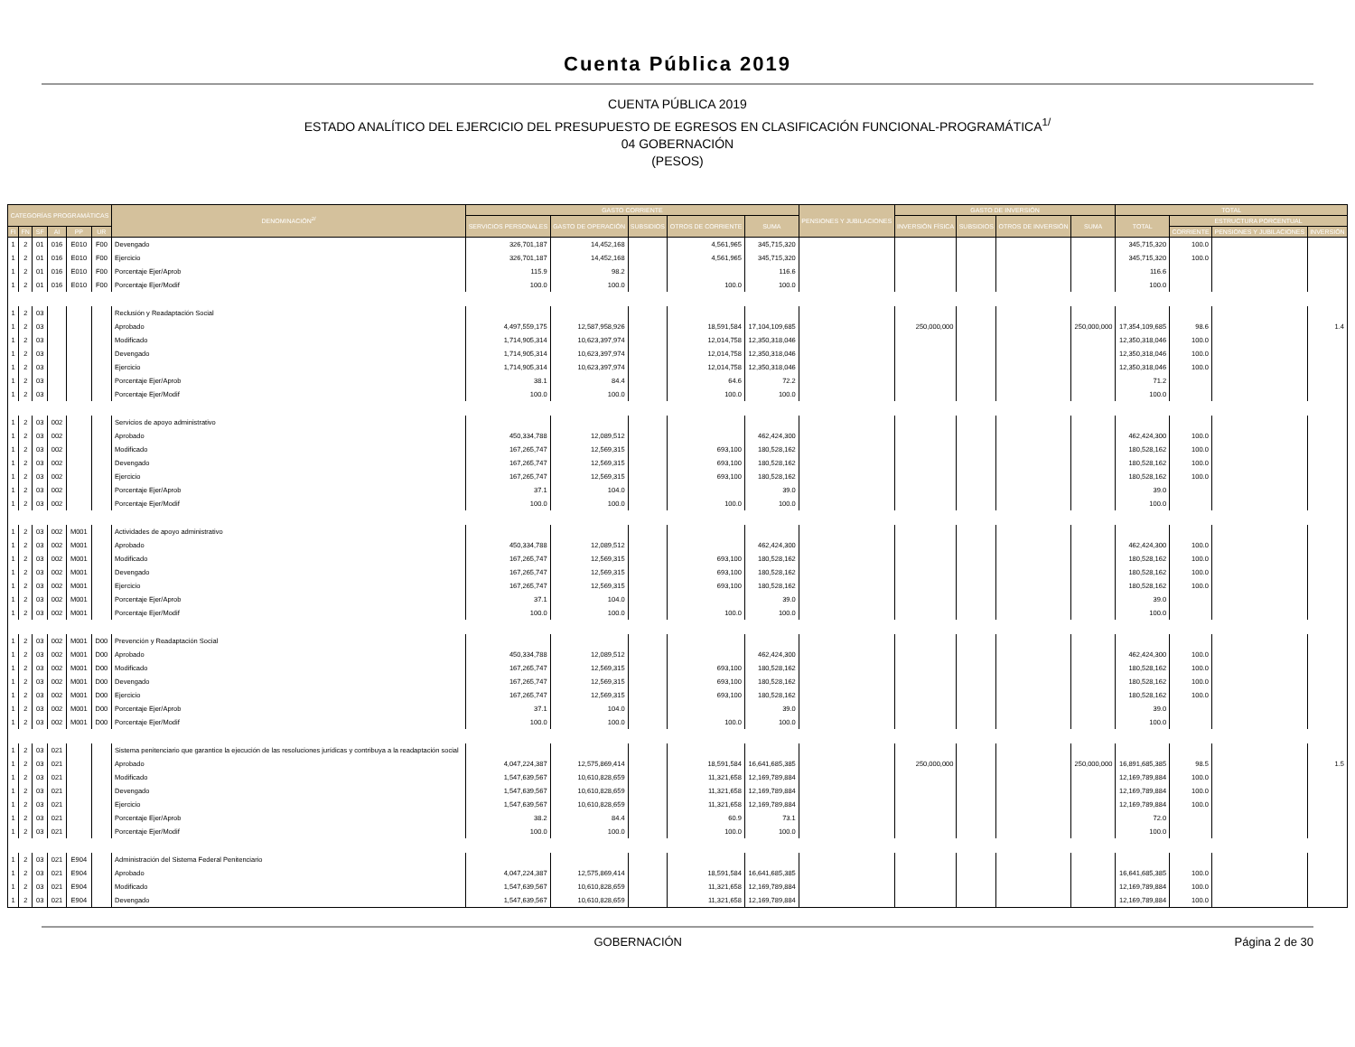Cuenta Pública 2019
CUENTA PÚBLICA 2019
ESTADO ANALÍTICO DEL EJERCICIO DEL PRESUPUESTO DE EGRESOS EN CLASIFICACIÓN FUNCIONAL-PROGRAMÁTICA<sup>1/</sup>
04 GOBERNACIÓN
(PESOS)
| CATEGORÍAS PROGRAMÁTICAS | | | | | | DENOMINACIÓN<sup>2/</sup> | GASTO CORRIENTE | | | | | PENSIONES Y JUBILACIONES | GASTO DE INVERSIÓN | | | | TOTAL | | | |
| --- | --- | --- | --- | --- | --- | --- | --- | --- | --- | --- | --- | --- | --- | --- | --- | --- | --- | --- | --- | --- |
| | | | | | | | SERVICIOS PERSONALES | GASTO DE OPERACIÓN | SUBSIDIOS | OTROS DE CORRIENTE | SUMA | | INVERSIÓN FÍSICA | SUBSIDIOS | OTROS DE INVERSIÓN | SUMA | TOTAL | ESTRUCTURA PORCENTUAL | | |
| FI | FN | SF | AI | PP | UR | | | | | | | | | | | | | CORRIENTE | PENSIONES Y JUBILACIONES | INVERSIÓN |
| 1 | 2 | 01 | 016 | E010 | F00 | Devengado | 326,701,187 | 14,452,168 | | 4,561,965 | 345,715,320 | | | | | | 345,715,320 | 100.0 | | |
| 1 | 2 | 01 | 016 | E010 | F00 | Ejercicio | 326,701,187 | 14,452,168 | | 4,561,965 | 345,715,320 | | | | | | 345,715,320 | 100.0 | | |
| 1 | 2 | 01 | 016 | E010 | F00 | Porcentaje Ejer/Aprob | 115.9 | 98.2 | | | 116.6 | | | | | | 116.6 | | | |
| 1 | 2 | 01 | 016 | E010 | F00 | Porcentaje Ejer/Modif | 100.0 | 100.0 | | 100.0 | 100.0 | | | | | | 100.0 | | | |
| 1 | 2 | 03 | | | | Reclusión y Readaptación Social | | | | | | | | | | | | | | |
| 1 | 2 | 03 | | | | Aprobado | 4,497,559,175 | 12,587,958,926 | | 18,591,584 | 17,104,109,685 | | 250,000,000 | | | 250,000,000 | 17,354,109,685 | 98.6 | | 1.4 |
| 1 | 2 | 03 | | | | Modificado | 1,714,905,314 | 10,623,397,974 | | 12,014,758 | 12,350,318,046 | | | | | | 12,350,318,046 | 100.0 | | |
| 1 | 2 | 03 | | | | Devengado | 1,714,905,314 | 10,623,397,974 | | 12,014,758 | 12,350,318,046 | | | | | | 12,350,318,046 | 100.0 | | |
| 1 | 2 | 03 | | | | Ejercicio | 1,714,905,314 | 10,623,397,974 | | 12,014,758 | 12,350,318,046 | | | | | | 12,350,318,046 | 100.0 | | |
| 1 | 2 | 03 | | | | Porcentaje Ejer/Aprob | 38.1 | 84.4 | | 64.6 | 72.2 | | | | | | 71.2 | | | |
| 1 | 2 | 03 | | | | Porcentaje Ejer/Modif | 100.0 | 100.0 | | 100.0 | 100.0 | | | | | | 100.0 | | | |
| 1 | 2 | 03 | 002 | | | Servicios de apoyo administrativo | | | | | | | | | | | | | | |
| 1 | 2 | 03 | 002 | | | Aprobado | 450,334,788 | 12,089,512 | | | 462,424,300 | | | | | | 462,424,300 | 100.0 | | |
| 1 | 2 | 03 | 002 | | | Modificado | 167,265,747 | 12,569,315 | | 693,100 | 180,528,162 | | | | | | 180,528,162 | 100.0 | | |
| 1 | 2 | 03 | 002 | | | Devengado | 167,265,747 | 12,569,315 | | 693,100 | 180,528,162 | | | | | | 180,528,162 | 100.0 | | |
| 1 | 2 | 03 | 002 | | | Ejercicio | 167,265,747 | 12,569,315 | | 693,100 | 180,528,162 | | | | | | 180,528,162 | 100.0 | | |
| 1 | 2 | 03 | 002 | | | Porcentaje Ejer/Aprob | 37.1 | 104.0 | | | 39.0 | | | | | | 39.0 | | | |
| 1 | 2 | 03 | 002 | | | Porcentaje Ejer/Modif | 100.0 | 100.0 | | 100.0 | 100.0 | | | | | | 100.0 | | | |
| 1 | 2 | 03 | 002 | M001 | | Actividades de apoyo administrativo | | | | | | | | | | | | | | |
| 1 | 2 | 03 | 002 | M001 | | Aprobado | 450,334,788 | 12,089,512 | | | 462,424,300 | | | | | | 462,424,300 | 100.0 | | |
| 1 | 2 | 03 | 002 | M001 | | Modificado | 167,265,747 | 12,569,315 | | 693,100 | 180,528,162 | | | | | | 180,528,162 | 100.0 | | |
| 1 | 2 | 03 | 002 | M001 | | Devengado | 167,265,747 | 12,569,315 | | 693,100 | 180,528,162 | | | | | | 180,528,162 | 100.0 | | |
| 1 | 2 | 03 | 002 | M001 | | Ejercicio | 167,265,747 | 12,569,315 | | 693,100 | 180,528,162 | | | | | | 180,528,162 | 100.0 | | |
| 1 | 2 | 03 | 002 | M001 | | Porcentaje Ejer/Aprob | 37.1 | 104.0 | | | 39.0 | | | | | | 39.0 | | | |
| 1 | 2 | 03 | 002 | M001 | | Porcentaje Ejer/Modif | 100.0 | 100.0 | | 100.0 | 100.0 | | | | | | 100.0 | | | |
| 1 | 2 | 03 | 002 | M001 | D00 | Prevención y Readaptación Social | | | | | | | | | | | | | | |
| 1 | 2 | 03 | 002 | M001 | D00 | Aprobado | 450,334,788 | 12,089,512 | | | 462,424,300 | | | | | | 462,424,300 | 100.0 | | |
| 1 | 2 | 03 | 002 | M001 | D00 | Modificado | 167,265,747 | 12,569,315 | | 693,100 | 180,528,162 | | | | | | 180,528,162 | 100.0 | | |
| 1 | 2 | 03 | 002 | M001 | D00 | Devengado | 167,265,747 | 12,569,315 | | 693,100 | 180,528,162 | | | | | | 180,528,162 | 100.0 | | |
| 1 | 2 | 03 | 002 | M001 | D00 | Ejercicio | 167,265,747 | 12,569,315 | | 693,100 | 180,528,162 | | | | | | 180,528,162 | 100.0 | | |
| 1 | 2 | 03 | 002 | M001 | D00 | Porcentaje Ejer/Aprob | 37.1 | 104.0 | | | 39.0 | | | | | | 39.0 | | | |
| 1 | 2 | 03 | 002 | M001 | D00 | Porcentaje Ejer/Modif | 100.0 | 100.0 | | 100.0 | 100.0 | | | | | | 100.0 | | | |
| 1 | 2 | 03 | 021 | | | Sistema penitenciario que garantice la ejecución de las resoluciones jurídicas y contribuya a la readaptación social | | | | | | | | | | | | | | |
| 1 | 2 | 03 | 021 | | | Aprobado | 4,047,224,387 | 12,575,869,414 | | 18,591,584 | 16,641,685,385 | | 250,000,000 | | | 250,000,000 | 16,891,685,385 | 98.5 | | 1.5 |
| 1 | 2 | 03 | 021 | | | Modificado | 1,547,639,567 | 10,610,828,659 | | 11,321,658 | 12,169,789,884 | | | | | | 12,169,789,884 | 100.0 | | |
| 1 | 2 | 03 | 021 | | | Devengado | 1,547,639,567 | 10,610,828,659 | | 11,321,658 | 12,169,789,884 | | | | | | 12,169,789,884 | 100.0 | | |
| 1 | 2 | 03 | 021 | | | Ejercicio | 1,547,639,567 | 10,610,828,659 | | 11,321,658 | 12,169,789,884 | | | | | | 12,169,789,884 | 100.0 | | |
| 1 | 2 | 03 | 021 | | | Porcentaje Ejer/Aprob | 38.2 | 84.4 | | 60.9 | 73.1 | | | | | | 72.0 | | | |
| 1 | 2 | 03 | 021 | | | Porcentaje Ejer/Modif | 100.0 | 100.0 | | 100.0 | 100.0 | | | | | | 100.0 | | | |
| 1 | 2 | 03 | 021 | E904 | | Administración del Sistema Federal Penitenciario | | | | | | | | | | | | | | |
| 1 | 2 | 03 | 021 | E904 | | Aprobado | 4,047,224,387 | 12,575,869,414 | | 18,591,584 | 16,641,685,385 | | | | | | 16,641,685,385 | 100.0 | | |
| 1 | 2 | 03 | 021 | E904 | | Modificado | 1,547,639,567 | 10,610,828,659 | | 11,321,658 | 12,169,789,884 | | | | | | 12,169,789,884 | 100.0 | | |
| 1 | 2 | 03 | 021 | E904 | | Devengado | 1,547,639,567 | 10,610,828,659 | | 11,321,658 | 12,169,789,884 | | | | | | 12,169,789,884 | 100.0 | | |
GOBERNACIÓN Página 2 de 30